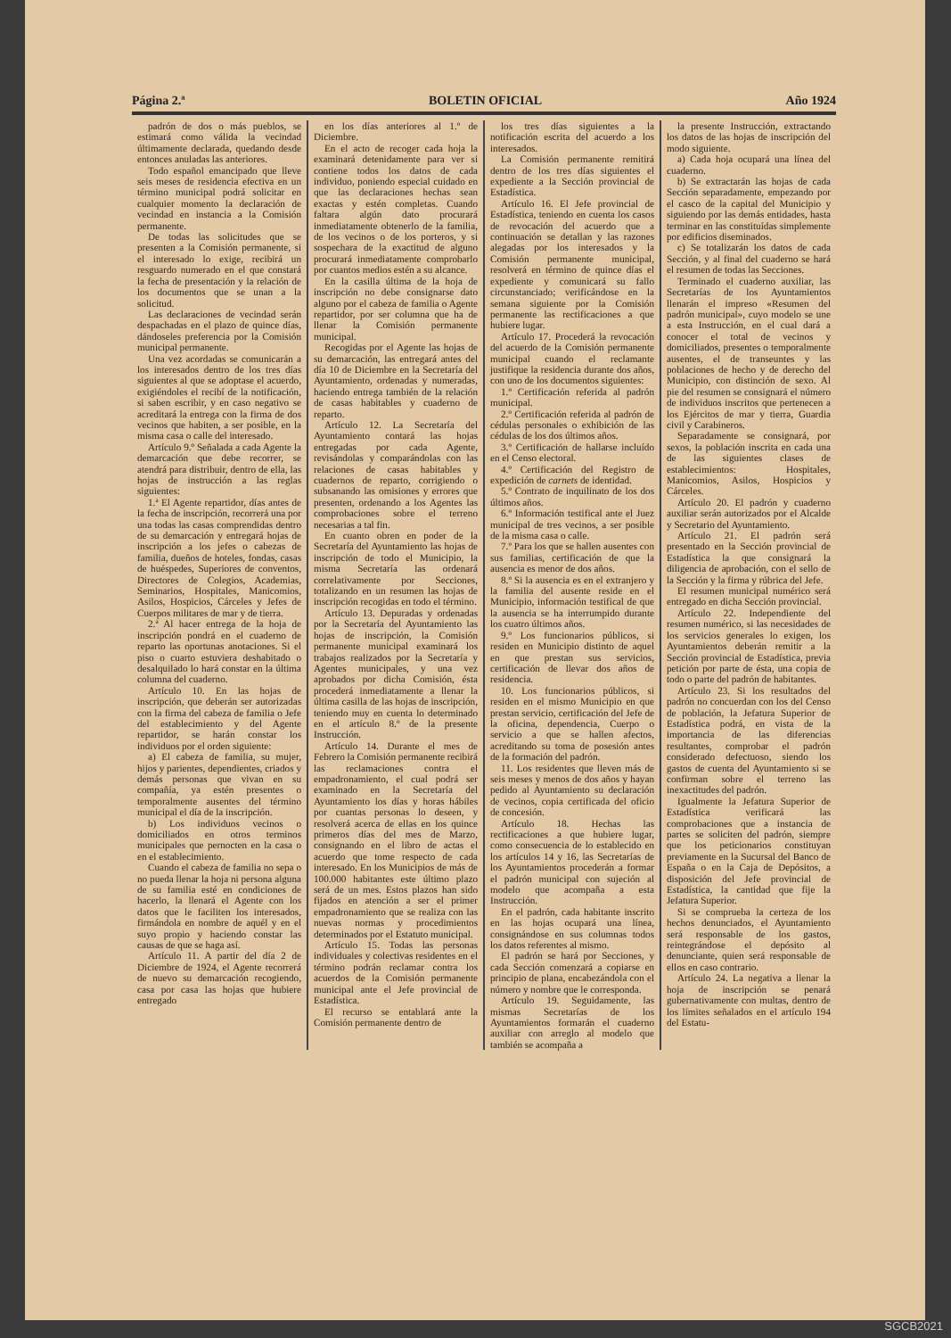Página 2.ª BOLETIN OFICIAL Año 1924
padrón de dos o más pueblos, se estimará como válida la vecindad últimamente declarada, quedando desde entonces anuladas las anteriores.
Todo español emancipado que lleve seis meses de residencia efectiva en un término municipal podrá solicitar en cualquier momento la declaración de vecindad en instancia a la Comisión permanente.
De todas las solicitudes que se presenten a la Comisión permanente, si el interesado lo exige, recibirá un resguardo numerado en el que constará la fecha de presentación y la relación de los documentos que se unan a la solicitud.
Las declaraciones de vecindad serán despachadas en el plazo de quince días, dándoseles preferencia por la Comisión municipal permanente.
Una vez acordadas se comunicarán a los interesados dentro de los tres días siguientes al que se adoptase el acuerdo, exigiéndoles el recibí de la notificación, si saben escribir, y en caso negativo se acreditará la entrega con la firma de dos vecinos que habiten, a ser posible, en la misma casa o calle del interesado.
Artículo 9.º Señalada a cada Agente la demarcación que debe recorrer, se atendrá para distribuir, dentro de ella, las hojas de instrucción a las reglas siguientes:
1.ª El Agente repartidor, días antes de la fecha de inscripción, recorrerá una por una todas las casas comprendidas dentro de su demarcación y entregará hojas de inscripción a los jefes o cabezas de familia, dueños de hoteles, fondas, casas de huéspedes, Superiores de conventos, Directores de Colegios, Academias, Seminarios, Hospitales, Manicomios, Asilos, Hospicios, Cárceles y Jefes de Cuerpos militares de mar y de tierra.
2.ª Al hacer entrega de la hoja de inscripción pondrá en el cuaderno de reparto las oportunas anotaciones. Si el piso o cuarto estuviera deshabitado o desalquilado lo hará constar en la última columna del cuaderno.
Artículo 10. En las hojas de inscripción, que deberán ser autorizadas con la firma del cabeza de familia o Jefe del establecimiento y del Agente repartidor, se harán constar los individuos por el orden siguiente:
a) El cabeza de familia, su mujer, hijos y parientes, dependientes, criados y demás personas que vivan en su compañía, ya estén presentes o temporalmente ausentes del término municipal el día de la inscripción.
b) Los individuos vecinos o domiciliados en otros terminos municipales que pernocten en la casa o en el establecimiento.
Cuando el cabeza de familia no sepa o no pueda llenar la hoja ni persona alguna de su familia esté en condiciones de hacerlo, la llenará el Agente con los datos que le faciliten los interesados, firmándola en nombre de aquél y en el suyo propio y haciendo constar las causas de que se haga así.
Artículo 11. A partir del día 2 de Diciembre de 1924, el Agente recorrerá de nuevo su demarcación recogiendo, casa por casa las hojas que hubiere entregado
en los días anteriores al 1.º de Diciembre.
En el acto de recoger cada hoja la examinará detenidamente para ver si contiene todos los datos de cada individuo, poniendo especial cuidado en que las declaraciones hechas sean exactas y estén completas. Cuando faltara algún dato procurará inmediatamente obtenerlo de la familia, de los vecinos o de los porteros, y si sospechara de la exactitud de alguno procurará inmediatamente comprobarlo por cuantos medios estén a su alcance.
En la casilla última de la hoja de inscripción no debe consignarse dato alguno por el cabeza de familia o Agente repartidor, por ser columna que ha de llenar la Comisión permanente municipal.
Recogidas por el Agente las hojas de su demarcación, las entregará antes del día 10 de Diciembre en la Secretaría del Ayuntamiento, ordenadas y numeradas, haciendo entrega también de la relación de casas habitables y cuaderno de reparto.
Artículo 12. La Secretaría del Ayuntamiento contará las hojas entregadas por cada Agente, revisándolas y comparándolas con las relaciones de casas habitables y cuadernos de reparto, corrigiendo o subsanando las omisiones y errores que presenten, ordenando a los Agentes las comprobaciones sobre el terreno necesarias a tal fin.
En cuanto obren en poder de la Secretaría del Ayuntamiento las hojas de inscripción de todo el Municipio, la misma Secretaría las ordenará correlativamente por Secciones, totalizando en un resumen las hojas de inscripción recogidas en todo el término.
Artículo 13. Depuradas y ordenadas por la Secretaría del Ayuntamiento las hojas de inscripción, la Comisión permanente municipal examinará los trabajos realizados por la Secretaría y Agentes municipales, y una vez aprobados por dicha Comisión, ésta procederá inmediatamente a llenar la última casilla de las hojas de inscripción, teniendo muy en cuenta lo determinado en el artículo 8.º de la presente Instrucción.
Artículo 14. Durante el mes de Febrero la Comisión permanente recibirá las reclamaciones contra el empadronamiento, el cual podrá ser examinado en la Secretaría del Ayuntamiento los días y horas hábiles por cuantas personas lo deseen, y resolverá acerca de ellas en los quince primeros días del mes de Marzo, consignando en el libro de actas el acuerdo que tome respecto de cada interesado. En los Municipios de más de 100.000 habitantes este último plazo será de un mes. Estos plazos han sido fijados en atención a ser el primer empadronamiento que se realiza con las nuevas normas y procedimientos determinados por el Estatuto municipal.
Artículo 15. Todas las personas individuales y colectivas residentes en el término podrán reclamar contra los acuerdos de la Comisión permanente municipal ante el Jefe provincial de Estadística.
El recurso se entablará ante la Comisión permanente dentro de
los tres días siguientes a la notificación escrita del acuerdo a los interesados.
La Comisión permanente remitirá dentro de los tres días siguientes el expediente a la Sección provincial de Estadística.
Artículo 16. El Jefe provincial de Estadística, teniendo en cuenta los casos de revocación del acuerdo que a continuación se detallan y las razones alegadas por los interesados y la Comisión permanente municipal, resolverá en término de quince días el expediente y comunicará su fallo circunstanciado; verificándose en la semana siguiente por la Comisión permanente las rectificaciones a que hubiere lugar.
Artículo 17. Procederá la revocación del acuerdo de la Comisión permanente municipal cuando el reclamante justifique la residencia durante dos años, con uno de los documentos siguientes:
1.º Certificación referida al padrón municipal.
2.º Certificación referida al padrón de cédulas personales o exhibición de las cédulas de los dos últimos años.
3.º Certificación de hallarse incluído en el Censo electoral.
4.º Certificación del Registro de expedición de carnets de identidad.
5.º Contrato de inquilinato de los dos últimos años.
6.º Información testifical ante el Juez municipal de tres vecinos, a ser posible de la misma casa o calle.
7.º Para los que se hallen ausentes con sus familias, certificación de que la ausencia es menor de dos años.
8.º Si la ausencia es en el extranjero y la familia del ausente reside en el Municipio, información testifical de que la ausencia se ha interrumpido durante los cuatro últimos años.
9.º Los funcionarios públicos, si residen en Municipio distinto de aquel en que prestan sus servicios, certificación de llevar dos años de residencia.
10. Los funcionarios públicos, si residen en el mismo Municipio en que prestan servicio, certificación del Jefe de la oficina, dependencia, Cuerpo o servicio a que se hallen afectos, acreditando su toma de posesión antes de la formación del padrón.
11. Los residentes que lleven más de seis meses y menos de dos años y hayan pedido al Ayuntamiento su declaración de vecinos, copia certificada del oficio de concesión.
Artículo 18. Hechas las rectificaciones a que hubiere lugar, como consecuencia de lo establecido en los artículos 14 y 16, las Secretarías de los Ayuntamientos procederán a formar el padrón municipal con sujeción al modelo que acompaña a esta Instrucción.
En el padrón, cada habitante inscrito en las hojas ocupará una línea, consignándose en sus columnas todos los datos referentes al mismo.
El padrón se hará por Secciones, y cada Sección comenzará a copiarse en principio de plana, encabezándola con el número y nombre que le corresponda.
Artículo 19. Seguidamente, las mismas Secretarías de los Ayuntamientos formarán el cuaderno auxiliar con arreglo al modelo que también se acompaña a
la presente Instrucción, extractando los datos de las hojas de inscripción del modo siguiente.
a) Cada hoja ocupará una línea del cuaderno.
b) Se extractarán las hojas de cada Sección separadamente, empezando por el casco de la capital del Municipio y siguiendo por las demás entidades, hasta terminar en las constituídas simplemente por edificios diseminados.
c) Se totalizarán los datos de cada Sección, y al final del cuaderno se hará el resumen de todas las Secciones.
Terminado el cuaderno auxiliar, las Secretarías de los Ayuntamientos llenarán el impreso «Resumen del padrón municipal», cuyo modelo se une a esta Instrucción, en el cual dará a conocer el total de vecinos y domiciliados, presentes o temporalmente ausentes, el de transeuntes y las poblaciones de hecho y de derecho del Municipio, con distinción de sexo. Al pie del resumen se consignará el número de individuos inscritos que pertenecen a los Ejércitos de mar y tierra, Guardia civil y Carabineros.
Separadamente se consignará, por sexos, la población inscrita en cada una de las siguientes clases de establecimientos: Hospitales, Manicomios, Asilos, Hospicios y Cárceles.
Artículo 20. El padrón y cuaderno auxiliar serán autorizados por el Alcalde y Secretario del Ayuntamiento.
Artículo 21. El padrón será presentado en la Sección provincial de Estadística la que consignará la diligencia de aprobación, con el sello de la Sección y la firma y rúbrica del Jefe.
El resumen municipal numérico será entregado en dicha Sección provincial.
Artículo 22. Independiente del resumen numérico, si las necesidades de los servicios generales lo exigen, los Ayuntamientos deberán remitir a la Sección provincial de Estadística, previa petición por parte de ésta, una copia de todo o parte del padrón de habitantes.
Artículo 23. Si los resultados del padrón no concuerdan con los del Censo de población, la Jefatura Superior de Estadística podrá, en vista de la importancia de las diferencias resultantes, comprobar el padrón considerado defectuoso, siendo los gastos de cuenta del Ayuntamiento si se confirman sobre el terreno las inexactitudes del padrón.
Igualmente la Jefatura Superior de Estadística verificará las comprobaciones que a instancia de partes se soliciten del padrón, siempre que los peticionarios constituyan previamente en la Sucursal del Banco de España o en la Caja de Depósitos, a disposición del Jefe provincial de Estadística, la cantidad que fije la Jefatura Superior.
Si se comprueba la certeza de los hechos denunciados, el Ayuntamiento será responsable de los gastos, reintegrándose el depósito al denunciante, quien será responsable de ellos en caso contrario.
Artículo 24. La negativa a llenar la hoja de inscripción se penará gubernativamente con multas, dentro de los límites señalados en el artículo 194 del Estatu-
SGCB2021